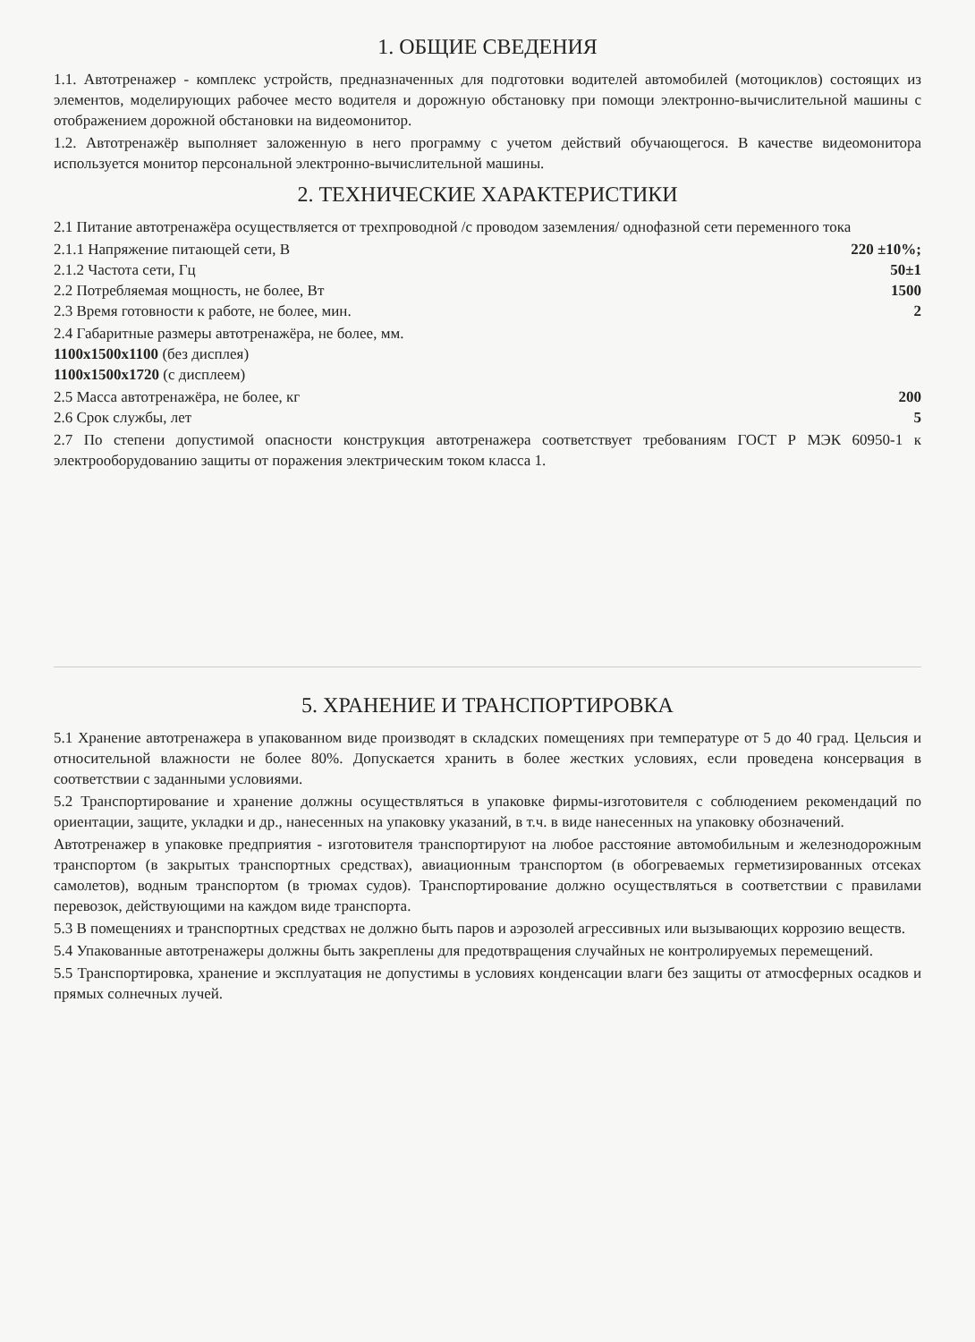1. ОБЩИЕ СВЕДЕНИЯ
1.1. Автотренажер - комплекс устройств, предназначенных для подготовки водителей автомобилей (мотоциклов) состоящих из элементов, моделирующих рабочее место водителя и дорожную обстановку при помощи электронно-вычислительной машины с отображением дорожной обстановки на видеомонитор.
1.2. Автотренажёр выполняет заложенную в него программу с учетом действий обучающегося. В качестве видеомонитора используется монитор персональной электронно-вычислительной машины.
2. ТЕХНИЧЕСКИЕ ХАРАКТЕРИСТИКИ
2.1 Питание автотренажёра осуществляется от трехпроводной /с проводом заземления/ однофазной сети переменного тока
2.1.1 Напряжение питающей сети, В 220 ±10%;
2.1.2 Частота сети, Гц 50±1
2.2 Потребляемая мощность, не более, Вт 1500
2.3 Время готовности к работе, не более, мин. 2
2.4 Габаритные размеры автотренажёра, не более, мм.
1100x1500x1100 (без дисплея)
1100x1500x1720 (с дисплеем)
2.5 Масса автотренажёра, не более, кг 200
2.6 Срок службы, лет 5
2.7 По степени допустимой опасности конструкция автотренажера соответствует требованиям ГОСТ Р МЭК 60950-1 к электрооборудованию защиты от поражения электрическим током класса 1.
5. ХРАНЕНИЕ И ТРАНСПОРТИРОВКА
5.1 Хранение автотренажера в упакованном виде производят в складских помещениях при температуре от 5 до 40 град. Цельсия и относительной влажности не более 80%. Допускается хранить в более жестких условиях, если проведена консервация в соответствии с заданными условиями.
5.2 Транспортирование и хранение должны осуществляться в упаковке фирмы-изготовителя с соблюдением рекомендаций по ориентации, защите, укладки и др., нанесенных на упаковку указаний, в т.ч. в виде нанесенных на упаковку обозначений.
Автотренажер в упаковке предприятия - изготовителя транспортируют на любое расстояние автомобильным и железнодорожным транспортом (в закрытых транспортных средствах), авиационным транспортом (в обогреваемых герметизированных отсеках самолетов), водным транспортом (в трюмах судов). Транспортирование должно осуществляться в соответствии с правилами перевозок, действующими на каждом виде транспорта.
5.3 В помещениях и транспортных средствах не должно быть паров и аэрозолей агрессивных или вызывающих коррозию веществ.
5.4 Упакованные автотренажеры должны быть закреплены для предотвращения случайных не контролируемых перемещений.
5.5 Транспортировка, хранение и эксплуатация не допустимы в условиях конденсации влаги без защиты от атмосферных осадков и прямых солнечных лучей.